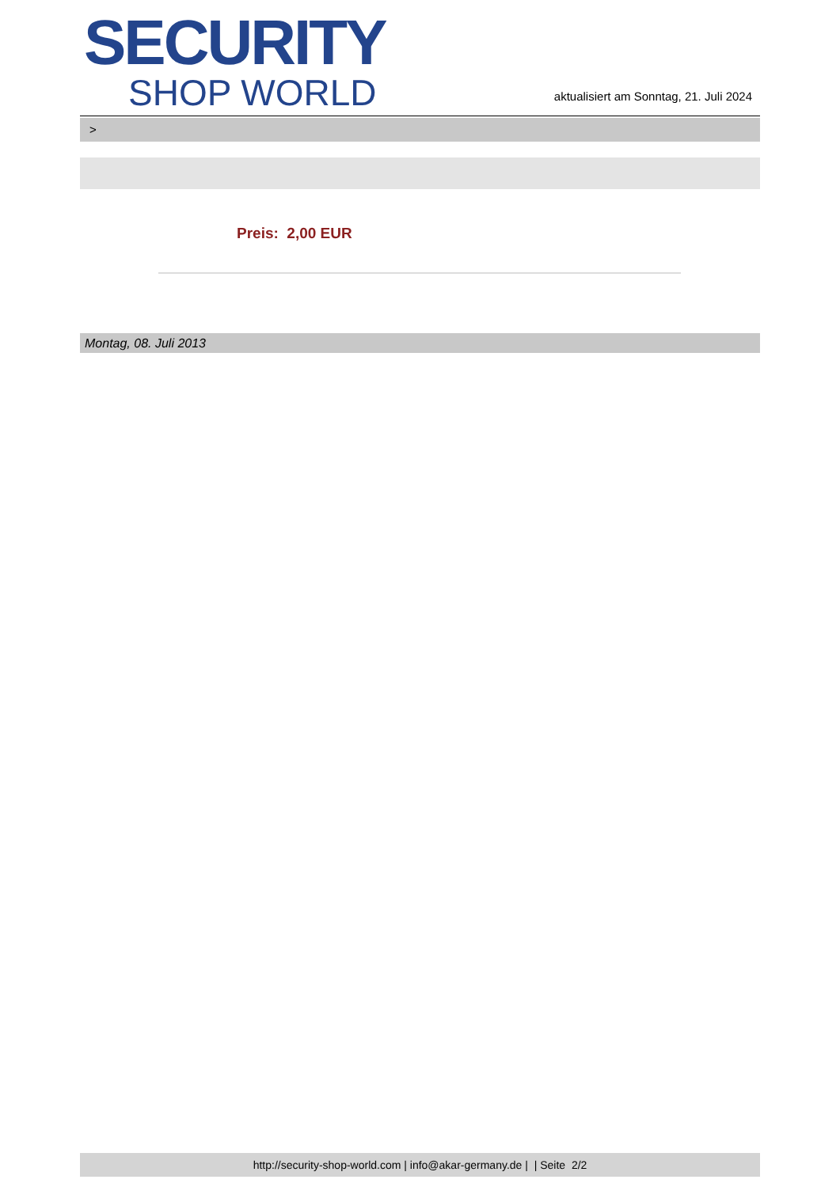SECURITY
SHOP WORLD
aktualisiert am Sonntag, 21. Juli 2024
>
Preis: 2,00 EUR
Montag, 08. Juli 2013
http://security-shop-world.com | info@akar-germany.de | | Seite 2/2